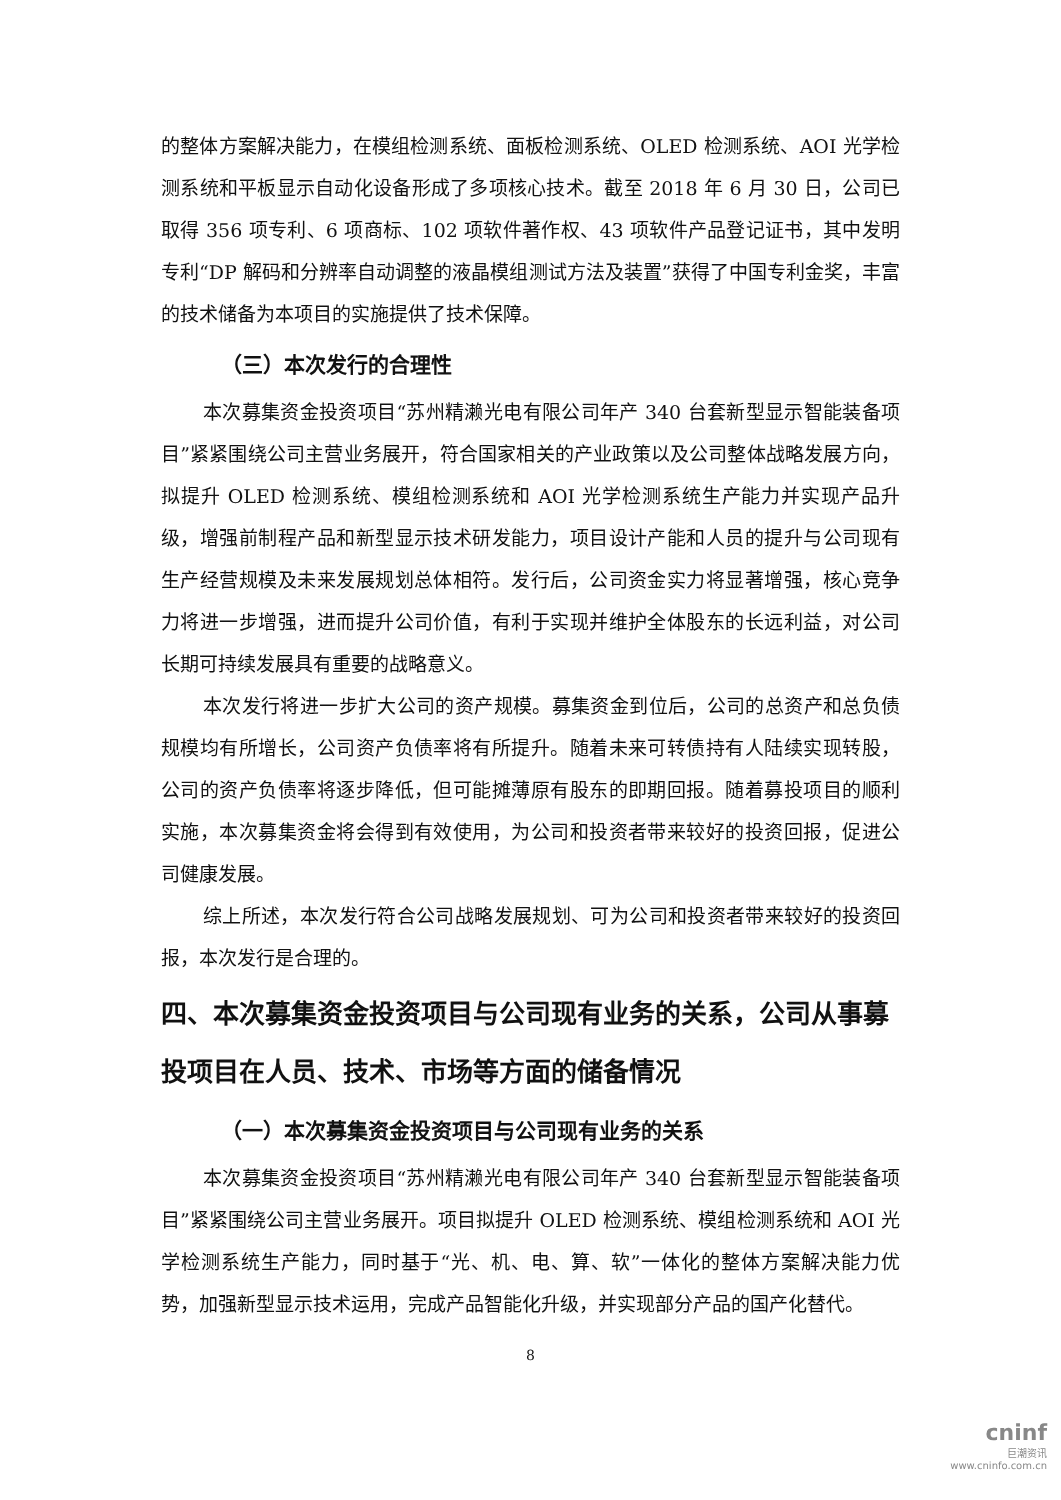的整体方案解决能力，在模组检测系统、面板检测系统、OLED 检测系统、AOI 光学检测系统和平板显示自动化设备形成了多项核心技术。截至 2018 年 6 月 30 日，公司已取得 356 项专利、6 项商标、102 项软件著作权、43 项软件产品登记证书，其中发明专利“DP 解码和分辨率自动调整的液晶模组测试方法及装置”获得了中国专利金奖，丰富的技术储备为本项目的实施提供了技术保障。
（三）本次发行的合理性
本次募集资金投资项目“苏州精濑光电有限公司年产 340 台套新型显示智能装备项目”紧紧围绕公司主营业务展开，符合国家相关的产业政策以及公司整体战略发展方向，拟提升 OLED 检测系统、模组检测系统和 AOI 光学检测系统生产能力并实现产品升级，增强前制程产品和新型显示技术研发能力，项目设计产能和人员的提升与公司现有生产经营规模及未来发展规划总体相符。发行后，公司资金实力将显著增强，核心竞争力将进一步增强，进而提升公司价值，有利于实现并维护全体股东的长远利益，对公司长期可持续发展具有重要的战略意义。
本次发行将进一步扩大公司的资产规模。募集资金到位后，公司的总资产和总负债规模均有所增长，公司资产负债率将有所提升。随着未来可转债持有人陆续实现转股，公司的资产负债率将逐步降低，但可能摊薄原有股东的即期回报。随着募投项目的顺利实施，本次募集资金将会得到有效使用，为公司和投资者带来较好的投资回报，促进公司健康发展。
综上所述，本次发行符合公司战略发展规划、可为公司和投资者带来较好的投资回报，本次发行是合理的。
四、本次募集资金投资项目与公司现有业务的关系，公司从事募投项目在人员、技术、市场等方面的储备情况
（一）本次募集资金投资项目与公司现有业务的关系
本次募集资金投资项目“苏州精濑光电有限公司年产 340 台套新型显示智能装备项目”紧紧围绕公司主营业务展开。项目拟提升 OLED 检测系统、模组检测系统和 AOI 光学检测系统生产能力，同时基于“光、机、电、算、软”一体化的整体方案解决能力优势，加强新型显示技术运用，完成产品智能化升级，并实现部分产品的国产化替代。
8
cninf
巨潮资讯
www.cninfo.com.cn